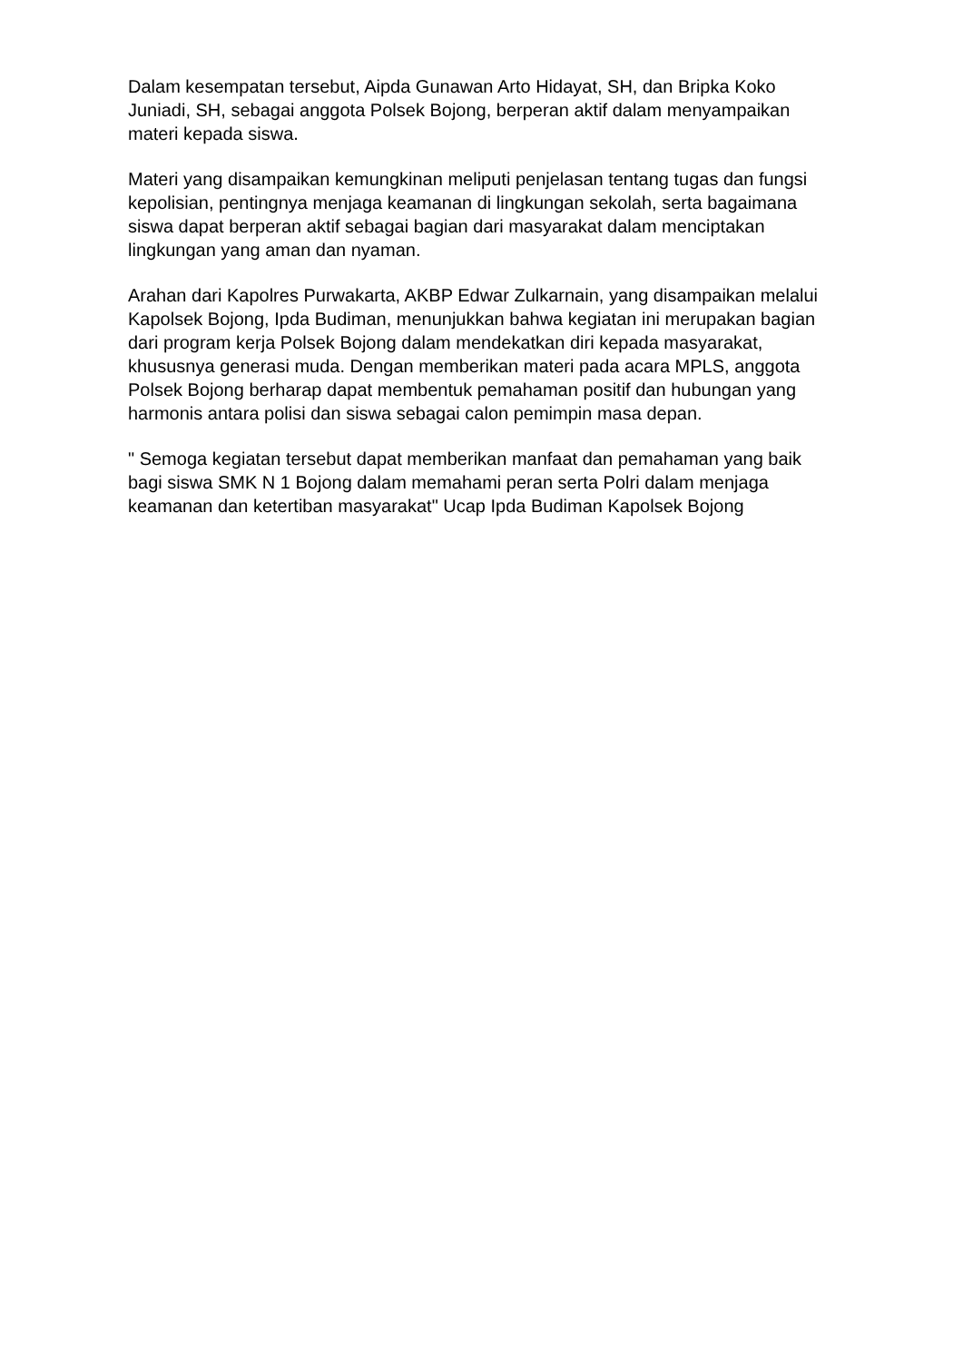Dalam kesempatan tersebut, Aipda Gunawan Arto Hidayat, SH, dan Bripka Koko Juniadi, SH, sebagai anggota Polsek Bojong, berperan aktif dalam menyampaikan materi kepada siswa.
Materi yang disampaikan kemungkinan meliputi penjelasan tentang tugas dan fungsi kepolisian, pentingnya menjaga keamanan di lingkungan sekolah, serta bagaimana siswa dapat berperan aktif sebagai bagian dari masyarakat dalam menciptakan lingkungan yang aman dan nyaman.
Arahan dari Kapolres Purwakarta, AKBP Edwar Zulkarnain, yang disampaikan melalui Kapolsek Bojong, Ipda Budiman, menunjukkan bahwa kegiatan ini merupakan bagian dari program kerja Polsek Bojong dalam mendekatkan diri kepada masyarakat, khususnya generasi muda. Dengan memberikan materi pada acara MPLS, anggota Polsek Bojong berharap dapat membentuk pemahaman positif dan hubungan yang harmonis antara polisi dan siswa sebagai calon pemimpin masa depan.
" Semoga kegiatan tersebut dapat memberikan manfaat dan pemahaman yang baik bagi siswa SMK N 1 Bojong dalam memahami peran serta Polri dalam menjaga keamanan dan ketertiban masyarakat" Ucap Ipda Budiman Kapolsek Bojong